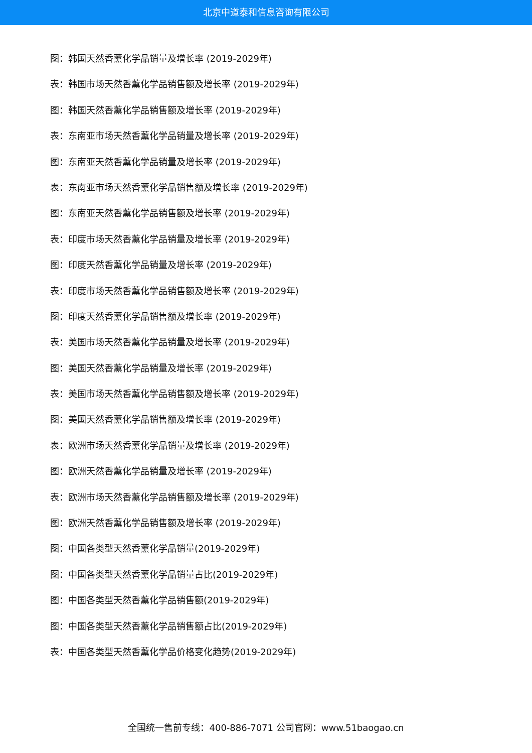北京中道泰和信息咨询有限公司
图：韩国天然香薰化学品销量及增长率 (2019-2029年)
表：韩国市场天然香薰化学品销售额及增长率 (2019-2029年)
图：韩国天然香薰化学品销售额及增长率 (2019-2029年)
表：东南亚市场天然香薰化学品销量及增长率 (2019-2029年)
图：东南亚天然香薰化学品销量及增长率 (2019-2029年)
表：东南亚市场天然香薰化学品销售额及增长率 (2019-2029年)
图：东南亚天然香薰化学品销售额及增长率 (2019-2029年)
表：印度市场天然香薰化学品销量及增长率 (2019-2029年)
图：印度天然香薰化学品销量及增长率 (2019-2029年)
表：印度市场天然香薰化学品销售额及增长率 (2019-2029年)
图：印度天然香薰化学品销售额及增长率 (2019-2029年)
表：美国市场天然香薰化学品销量及增长率 (2019-2029年)
图：美国天然香薰化学品销量及增长率 (2019-2029年)
表：美国市场天然香薰化学品销售额及增长率 (2019-2029年)
图：美国天然香薰化学品销售额及增长率 (2019-2029年)
表：欧洲市场天然香薰化学品销量及增长率 (2019-2029年)
图：欧洲天然香薰化学品销量及增长率 (2019-2029年)
表：欧洲市场天然香薰化学品销售额及增长率 (2019-2029年)
图：欧洲天然香薰化学品销售额及增长率 (2019-2029年)
图：中国各类型天然香薰化学品销量(2019-2029年)
图：中国各类型天然香薰化学品销量占比(2019-2029年)
图：中国各类型天然香薰化学品销售额(2019-2029年)
图：中国各类型天然香薰化学品销售额占比(2019-2029年)
表：中国各类型天然香薰化学品价格变化趋势(2019-2029年)
全国统一售前专线：400-886-7071 公司官网：www.51baogao.cn